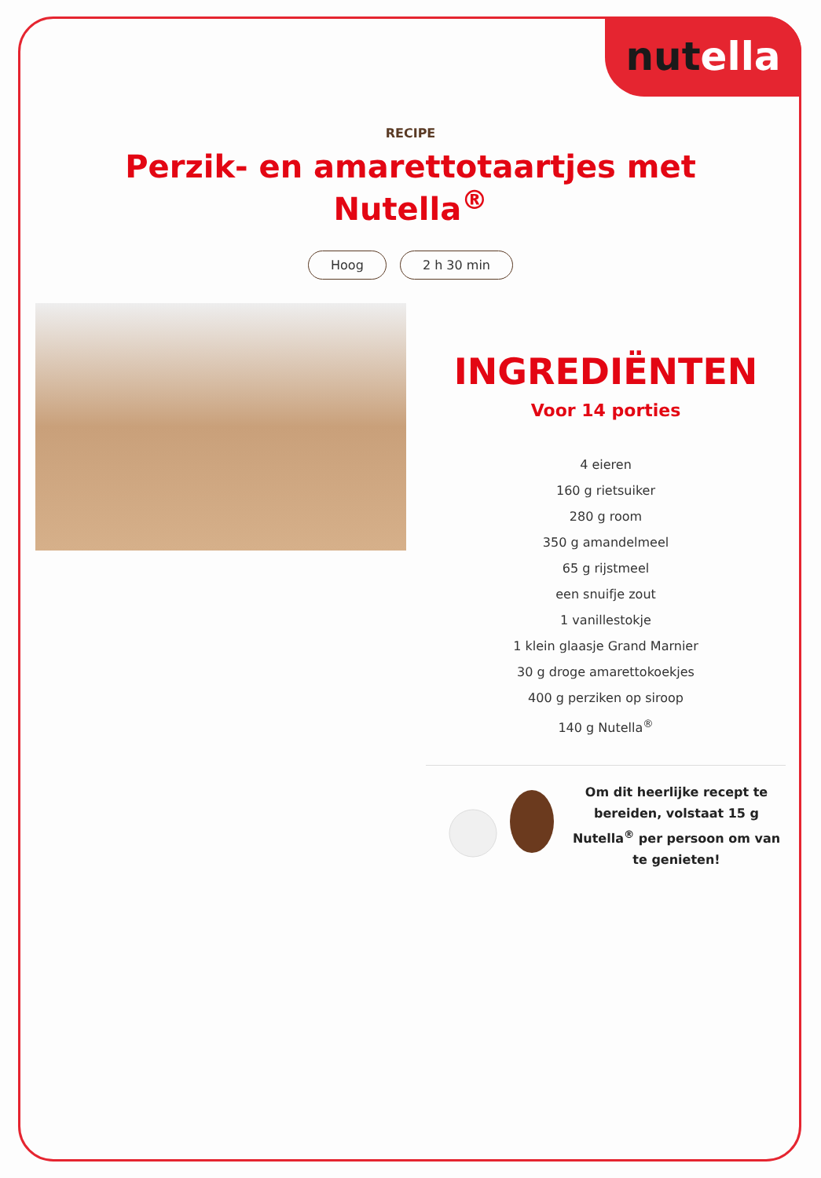nutella
RECIPE
Perzik- en amarettotaartjes met Nutella<sup>®</sup>
Hoog 2 h 30 min
INGREDIËNTEN
Voor 14 porties
4 eieren
160 g rietsuiker
280 g room
350 g amandelmeel
65 g rijstmeel
een snuifje zout
1 vanillestokje
1 klein glaasje Grand Marnier
30 g droge amarettokoekjes
400 g perziken op siroop
140 g Nutella<sup>®</sup>
Om dit heerlijke recept te bereiden, volstaat 15 g Nutella<sup>®</sup> per persoon om van te genieten!